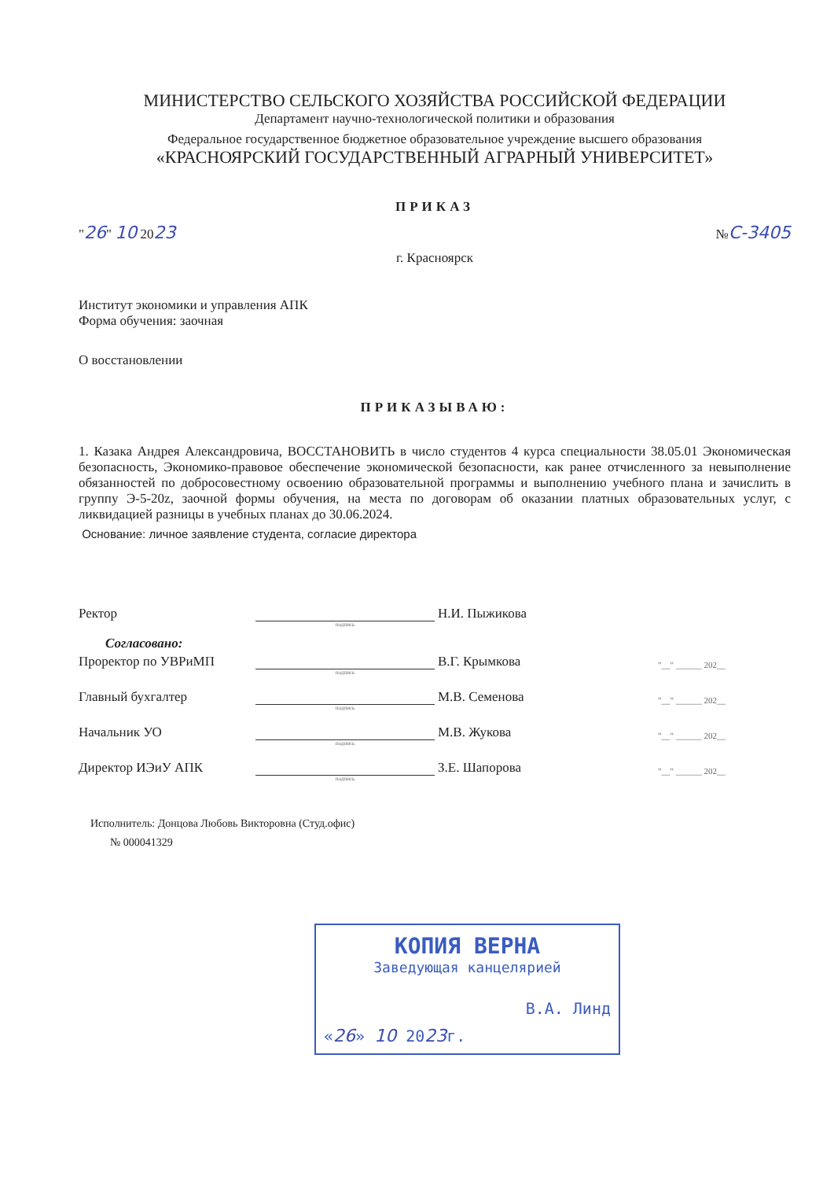МИНИСТЕРСТВО СЕЛЬСКОГО ХОЗЯЙСТВА РОССИЙСКОЙ ФЕДЕРАЦИИ
Департамент научно-технологической политики и образования
Федеральное государственное бюджетное образовательное учреждение высшего образования
«КРАСНОЯРСКИЙ ГОСУДАРСТВЕННЫЙ АГРАРНЫЙ УНИВЕРСИТЕТ»
ПРИКАЗ
"26" 10 2023
№С-3405
г. Красноярск
Институт экономики и управления АПК
Форма обучения: заочная
О восстановлении
ПРИКАЗЫВАЮ:
1. Казака Андрея Александровича, ВОССТАНОВИТЬ в число студентов 4 курса специальности 38.05.01 Экономическая безопасность, Экономико-правовое обеспечение экономической безопасности, как ранее отчисленного за невыполнение обязанностей по добросовестному освоению образовательной программы и выполнению учебного плана и зачислить в группу Э-5-20z, заочной формы обучения, на места по договорам об оказании платных образовательных услуг, с ликвидацией разницы в учебных планах до 30.06.2024.
Основание: личное заявление студента, согласие директора
Ректор
Н.И. Пыжикова
подпись
Согласовано:
Проректор по УВРиМП
В.Г. Крымкова
"__" ______ 202__
подпись
Главный бухгалтер
М.В. Семенова
"__" ______ 202__
подпись
Начальник УО
М.В. Жукова
"__" ______ 202__
подпись
Директор ИЭиУ АПК
З.Е. Шапорова
"__" ______ 202__
подпись
Исполнитель: Донцова Любовь Викторовна (Студ.офис)
№ 000041329
КОПИЯ ВЕРНА
Заведующая канцелярией
В.А. Линд
«26» 10 2023г.